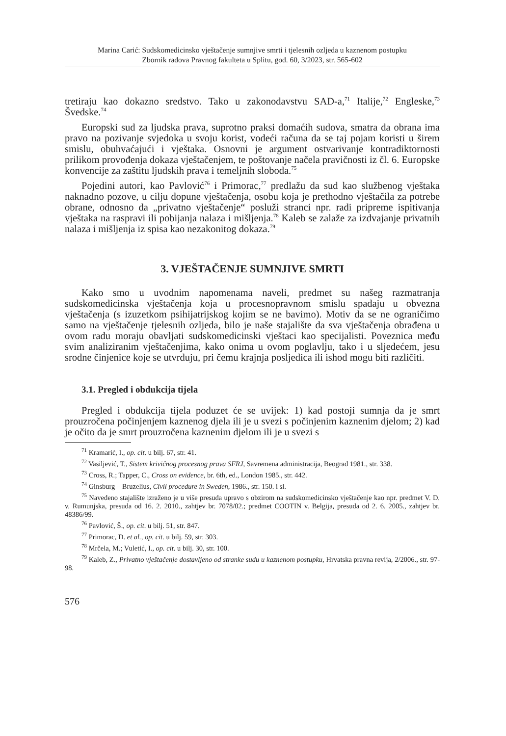Marina Carić: Sudskomedicinsko vještačenje sumnjive smrti i tjelesnih ozljeda u kaznenom postupku
Zbornik radova Pravnog fakulteta u Splitu, god. 60, 3/2023, str. 565-602
tretiraju kao dokazno sredstvo. Tako u zakonodavstvu SAD-a,<sup>71</sup> Italije,<sup>72</sup> Engleske,<sup>73</sup> Švedske.<sup>74</sup>
Europski sud za ljudska prava, suprotno praksi domaćih sudova, smatra da obrana ima pravo na pozivanje svjedoka u svoju korist, vodeći računa da se taj pojam koristi u širem smislu, obuhvaćajući i vještaka. Osnovni je argument ostvarivanje kontradiktornosti prilikom provođenja dokaza vještačenjem, te poštovanje načela pravičnosti iz čl. 6. Europske konvencije za zaštitu ljudskih prava i temeljnih sloboda.<sup>75</sup>
Pojedini autori, kao Pavlović<sup>76</sup> i Primorac,<sup>77</sup> predlažu da sud kao službenog vještaka naknadno pozove, u cilju dopune vještačenja, osobu koja je prethodno vještačila za potrebe obrane, odnosno da „privatno vještačenje“ posluži stranci npr. radi pripreme ispitivanja vještaka na raspravi ili pobijanja nalaza i mišljenja.<sup>78</sup> Kaleb se zalaže za izdvajanje privatnih nalaza i mišljenja iz spisa kao nezakonitog dokaza.<sup>79</sup>
3. VJEŠTAČENJE SUMNJIVE SMRTI
Kako smo u uvodnim napomenama naveli, predmet su našeg razmatranja sudskomedicinska vještačenja koja u procesnopravnom smislu spadaju u obvezna vještačenja (s izuzetkom psihijatrijskog kojim se ne bavimo). Motiv da se ne ograničimo samo na vještačenje tjelesnih ozljeda, bilo je naše stajalište da sva vještačenja obrađena u ovom radu moraju obavljati sudskomedicinski vještaci kao specijalisti. Poveznica među svim analiziranim vještačenjima, kako onima u ovom poglavlju, tako i u sljedećem, jesu srodne činjenice koje se utvrđuju, pri čemu krajnja posljedica ili ishod mogu biti različiti.
3.1. Pregled i obdukcija tijela
Pregled i obdukcija tijela poduzet će se uvijek: 1) kad postoji sumnja da je smrt prouzročena počinjenjem kaznenog djela ili je u svezi s počinjenim kaznenim djelom; 2) kad je očito da je smrt prouzročena kaznenim djelom ili je u svezi s
<sup>71</sup> Kramarić, I., op. cit. u bilj. 67, str. 41.
<sup>72</sup> Vasiljević, T., Sistem krivičnog procesnog prava SFRJ, Savremena administracija, Beograd 1981., str. 338.
<sup>73</sup> Cross, R.; Tapper, C., Cross on evidence, br. 6th, ed., London 1985., str. 442.
<sup>74</sup> Ginsburg – Bruzelius, Civil procedure in Sweden, 1986., str. 150. i sl.
<sup>75</sup> Navedeno stajalište izraženo je u više presuda upravo s obzirom na sudskomedicinsko vještačenje kao npr. predmet V. D. v. Rumunjska, presuda od 16. 2. 2010., zahtjev br. 7078/02.; predmet COOTIN v. Belgija, presuda od 2. 6. 2005., zahtjev br. 48386/99.
<sup>76</sup> Pavlović, Š., op. cit. u bilj. 51, str. 847.
<sup>77</sup> Primorac, D. et al., op. cit. u bilj. 59, str. 303.
<sup>78</sup> Mrčela, M.; Vuletić, I., op. cit. u bilj. 30, str. 100.
<sup>79</sup> Kaleb, Z., Privatno vještačenje dostavljeno od stranke sudu u kaznenom postupku, Hrvatska pravna revija, 2/2006., str. 97-98.
576